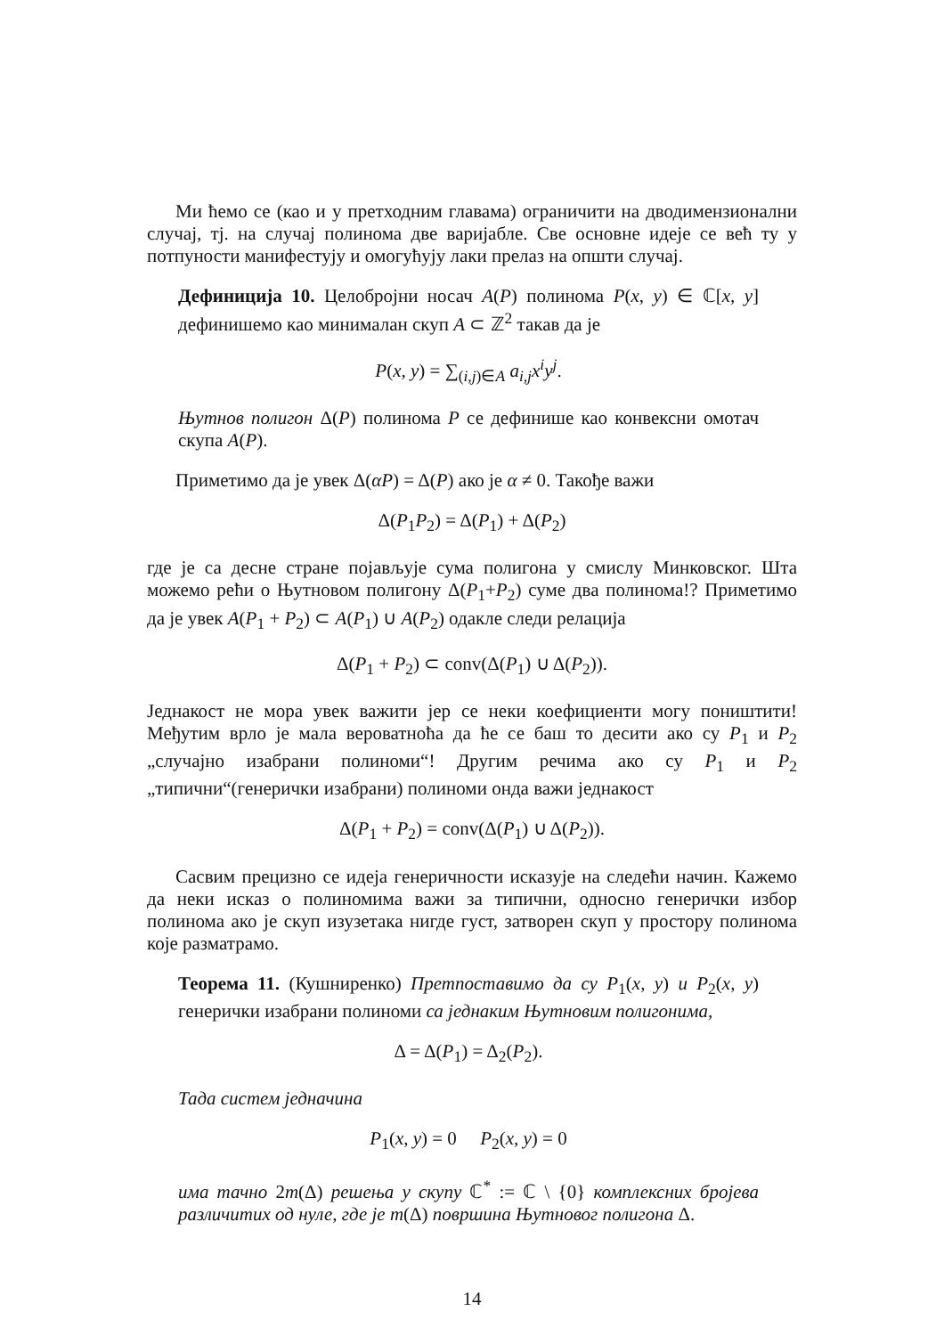Ми ћемо се (као и у претходним главама) ограничити на дводимензионални случај, тј. на случај полинома две варијабле. Све основне идеје се већ ту у потпуности манифестују и омогућују лаки прелаз на општи случај.
Дефиниција 10. Целобројни носач A(P) полинома P(x, y) ∈ ℂ[x, y] дефинишемо као минималан скуп A ⊂ ℤ<sup>2</sup> такав да је
P(x, y) = ∑<sub>(i,j)∈A</sub> a<sub>i,j</sub>x<sup>i</sup>y<sup>j</sup>.
Њутнов полигон Δ(P) полинома P се дефинише као конвексни омотач скупа A(P).
Приметимо да је увек Δ(αP) = Δ(P) ако је α ≠ 0. Такође важи
Δ(P<sub>1</sub>P<sub>2</sub>) = Δ(P<sub>1</sub>) + Δ(P<sub>2</sub>)
где је са десне стране појављује сума полигона у смислу Минковског. Шта можемо рећи о Њутновом полигону Δ(P<sub>1</sub>+P<sub>2</sub>) суме два полинома!? Приметимо да је увек A(P<sub>1</sub> + P<sub>2</sub>) ⊂ A(P<sub>1</sub>) ∪ A(P<sub>2</sub>) одакле следи релација
Δ(P<sub>1</sub> + P<sub>2</sub>) ⊂ conv(Δ(P<sub>1</sub>) ∪ Δ(P<sub>2</sub>)).
Једнакост не мора увек важити јер се неки коефициенти могу поништити! Међутим врло је мала вероватноћа да ће се баш то десити ако су P<sub>1</sub> и P<sub>2</sub> „случајно изабрани полиноми“! Другим речима ако су P<sub>1</sub> и P<sub>2</sub> „типични“(генерички изабрани) полиноми онда важи једнакост
Δ(P<sub>1</sub> + P<sub>2</sub>) = conv(Δ(P<sub>1</sub>) ∪ Δ(P<sub>2</sub>)).
Сасвим прецизно се идеја генеричности исказује на следећи начин. Кажемо да неки исказ о полиномима важи за типични, односно генерички избор полинома ако је скуп изузетака нигде густ, затворен скуп у простору полинома које разматрамо.
Теорема 11. (Кушниренко) Претпоставимо да су P<sub>1</sub>(x, y) и P<sub>2</sub>(x, y) генерички изабрани полиноми са једнаким Њутновим полигонима,
Δ = Δ(P<sub>1</sub>) = Δ<sub>2</sub>(P<sub>2</sub>).
Тада систем једначина
P<sub>1</sub>(x, y) = 0 P<sub>2</sub>(x, y) = 0
има тачно 2m(Δ) решења у скупу ℂ<sup>*</sup> := ℂ \ {0} комплексних бројева различитих од нуле, где је m(Δ) површина Њутновог полигона Δ.
14